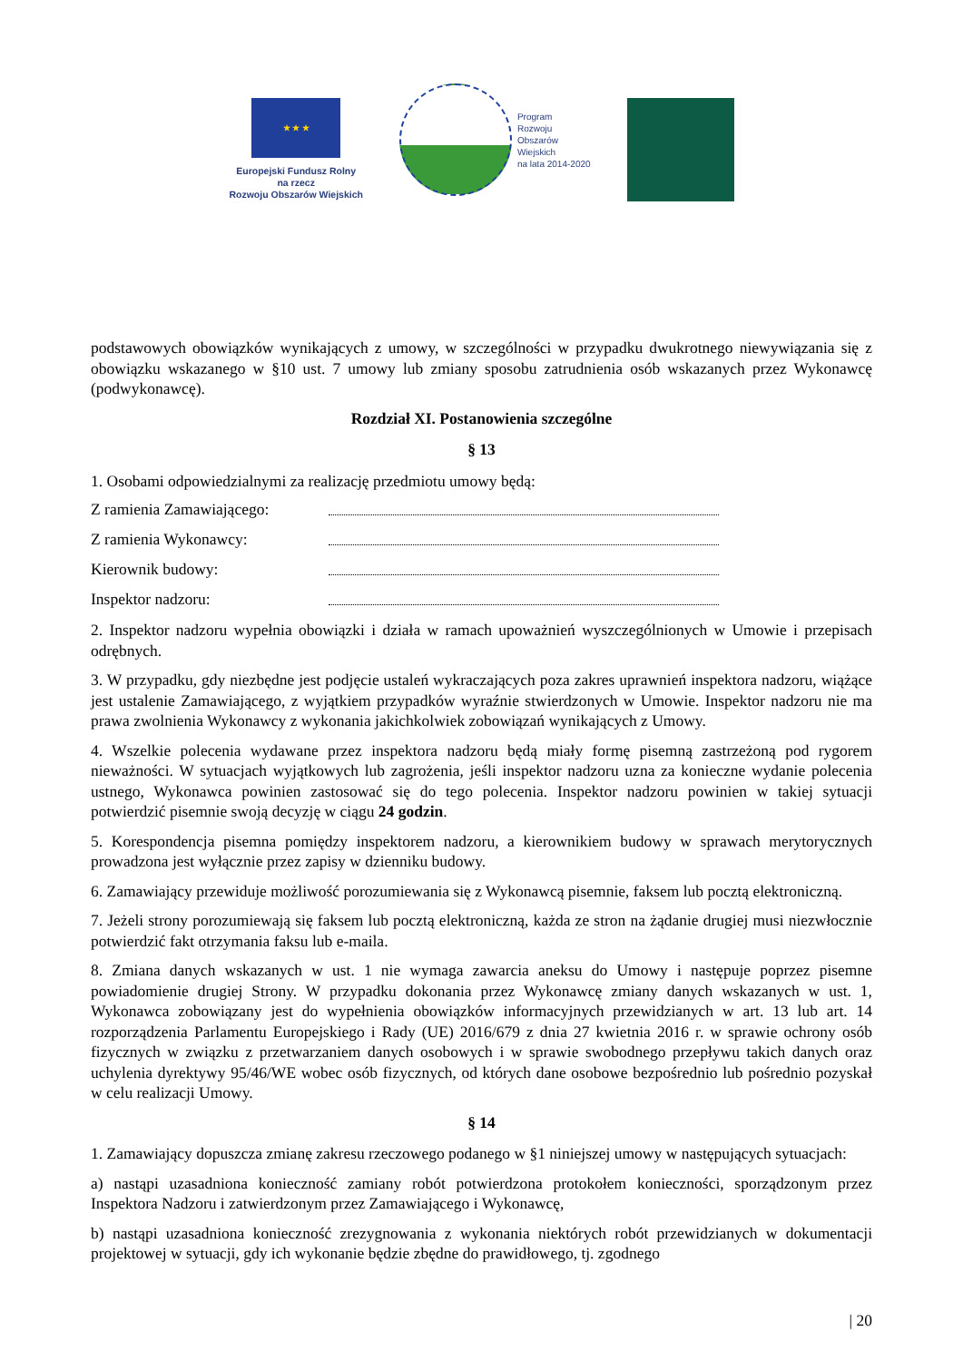★ ★ ★
Europejski Fundusz Rolny
na rzecz
Rozwoju Obszarów Wiejskich
Program
Rozwoju
Obszarów
Wiejskich
na lata 2014-2020
podstawowych obowiązków wynikających z umowy, w szczególności w przypadku dwukrotnego niewywiązania się z obowiązku wskazanego w §10 ust. 7 umowy lub zmiany sposobu zatrudnienia osób wskazanych przez Wykonawcę (podwykonawcę).
Rozdział XI. Postanowienia szczególne
§ 13
1. Osobami odpowiedzialnymi za realizację przedmiotu umowy będą:
Z ramienia Zamawiającego:
Z ramienia Wykonawcy:
Kierownik budowy:
Inspektor nadzoru:
2. Inspektor nadzoru wypełnia obowiązki i działa w ramach upoważnień wyszczególnionych w Umowie i przepisach odrębnych.
3. W przypadku, gdy niezbędne jest podjęcie ustaleń wykraczających poza zakres uprawnień inspektora nadzoru, wiążące jest ustalenie Zamawiającego, z wyjątkiem przypadków wyraźnie stwierdzonych w Umowie. Inspektor nadzoru nie ma prawa zwolnienia Wykonawcy z wykonania jakichkolwiek zobowiązań wynikających z Umowy.
4. Wszelkie polecenia wydawane przez inspektora nadzoru będą miały formę pisemną zastrzeżoną pod rygorem nieważności. W sytuacjach wyjątkowych lub zagrożenia, jeśli inspektor nadzoru uzna za konieczne wydanie polecenia ustnego, Wykonawca powinien zastosować się do tego polecenia. Inspektor nadzoru powinien w takiej sytuacji potwierdzić pisemnie swoją decyzję w ciągu 24 godzin.
5. Korespondencja pisemna pomiędzy inspektorem nadzoru, a kierownikiem budowy w sprawach merytorycznych prowadzona jest wyłącznie przez zapisy w dzienniku budowy.
6. Zamawiający przewiduje możliwość porozumiewania się z Wykonawcą pisemnie, faksem lub pocztą elektroniczną.
7. Jeżeli strony porozumiewają się faksem lub pocztą elektroniczną, każda ze stron na żądanie drugiej musi niezwłocznie potwierdzić fakt otrzymania faksu lub e-maila.
8. Zmiana danych wskazanych w ust. 1 nie wymaga zawarcia aneksu do Umowy i następuje poprzez pisemne powiadomienie drugiej Strony. W przypadku dokonania przez Wykonawcę zmiany danych wskazanych w ust. 1, Wykonawca zobowiązany jest do wypełnienia obowiązków informacyjnych przewidzianych w art. 13 lub art. 14 rozporządzenia Parlamentu Europejskiego i Rady (UE) 2016/679 z dnia 27 kwietnia 2016 r. w sprawie ochrony osób fizycznych w związku z przetwarzaniem danych osobowych i w sprawie swobodnego przepływu takich danych oraz uchylenia dyrektywy 95/46/WE wobec osób fizycznych, od których dane osobowe bezpośrednio lub pośrednio pozyskał w celu realizacji Umowy.
§ 14
1. Zamawiający dopuszcza zmianę zakresu rzeczowego podanego w §1 niniejszej umowy w następujących sytuacjach:
a) nastąpi uzasadniona konieczność zamiany robót potwierdzona protokołem konieczności, sporządzonym przez Inspektora Nadzoru i zatwierdzonym przez Zamawiającego i Wykonawcę,
b) nastąpi uzasadniona konieczność zrezygnowania z wykonania niektórych robót przewidzianych w dokumentacji projektowej w sytuacji, gdy ich wykonanie będzie zbędne do prawidłowego, tj. zgodnego
| 20